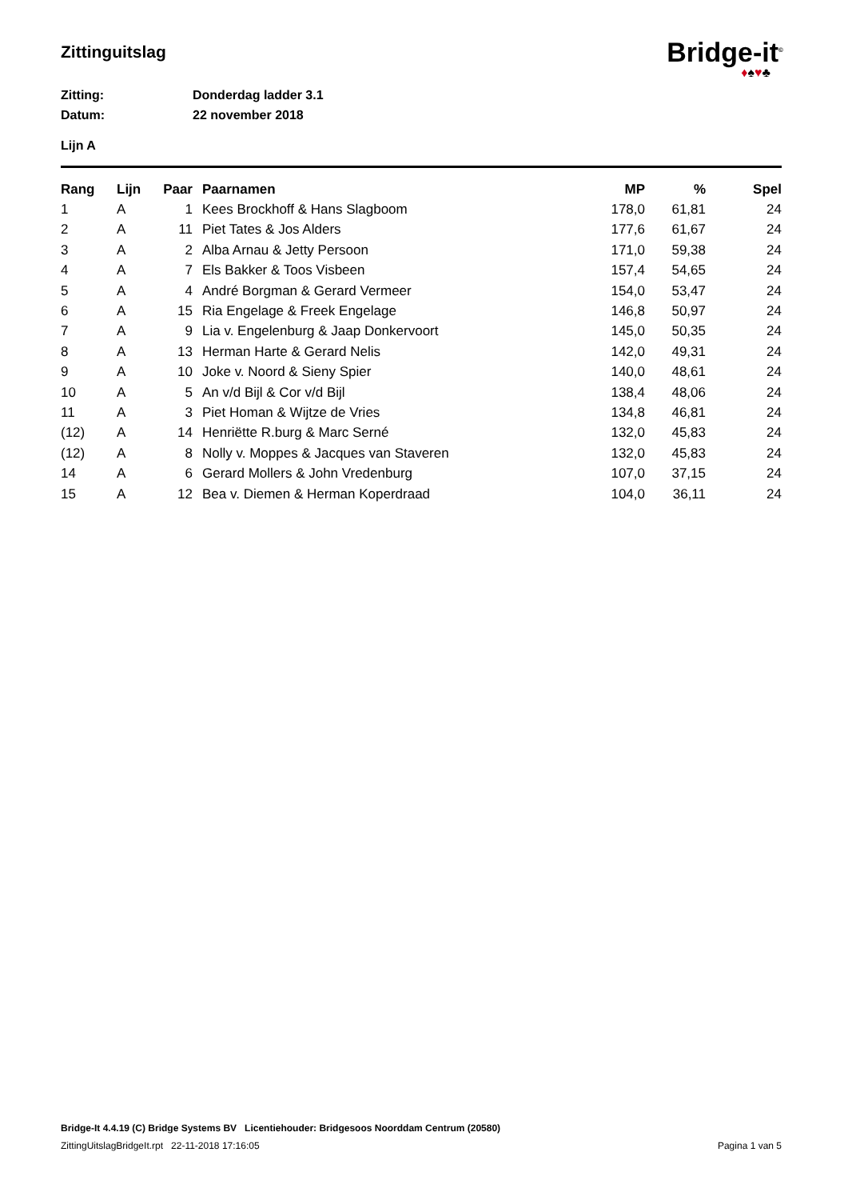Zittinguitslag
Bridge-it<sup>©</sup>
♦♠♥♣
Zitting: Donderdag ladder 3.1
Datum: 22 november 2018
Lijn A
| Rang | Lijn | Paar | Paarnamen | MP | % | Spel |
| --- | --- | --- | --- | --- | --- | --- |
| 1 | A | 1 | Kees Brockhoff & Hans Slagboom | 178,0 | 61,81 | 24 |
| 2 | A | 11 | Piet Tates & Jos Alders | 177,6 | 61,67 | 24 |
| 3 | A | 2 | Alba Arnau & Jetty Persoon | 171,0 | 59,38 | 24 |
| 4 | A | 7 | Els Bakker & Toos Visbeen | 157,4 | 54,65 | 24 |
| 5 | A | 4 | André Borgman & Gerard Vermeer | 154,0 | 53,47 | 24 |
| 6 | A | 15 | Ria Engelage & Freek Engelage | 146,8 | 50,97 | 24 |
| 7 | A | 9 | Lia v. Engelenburg & Jaap Donkervoort | 145,0 | 50,35 | 24 |
| 8 | A | 13 | Herman Harte & Gerard Nelis | 142,0 | 49,31 | 24 |
| 9 | A | 10 | Joke v. Noord & Sieny Spier | 140,0 | 48,61 | 24 |
| 10 | A | 5 | An v/d Bijl & Cor v/d Bijl | 138,4 | 48,06 | 24 |
| 11 | A | 3 | Piet Homan & Wijtze de Vries | 134,8 | 46,81 | 24 |
| (12) | A | 14 | Henriëtte R.burg & Marc Serné | 132,0 | 45,83 | 24 |
| (12) | A | 8 | Nolly v. Moppes & Jacques van Staveren | 132,0 | 45,83 | 24 |
| 14 | A | 6 | Gerard Mollers & John Vredenburg | 107,0 | 37,15 | 24 |
| 15 | A | 12 | Bea v. Diemen & Herman Koperdraad | 104,0 | 36,11 | 24 |
Bridge-It 4.4.19 (C) Bridge Systems BV Licentiehouder: Bridgesoos Noorddam Centrum (20580)
ZittingUitslagBridgeIt.rpt 22-11-2018 17:16:05 Pagina 1 van 5